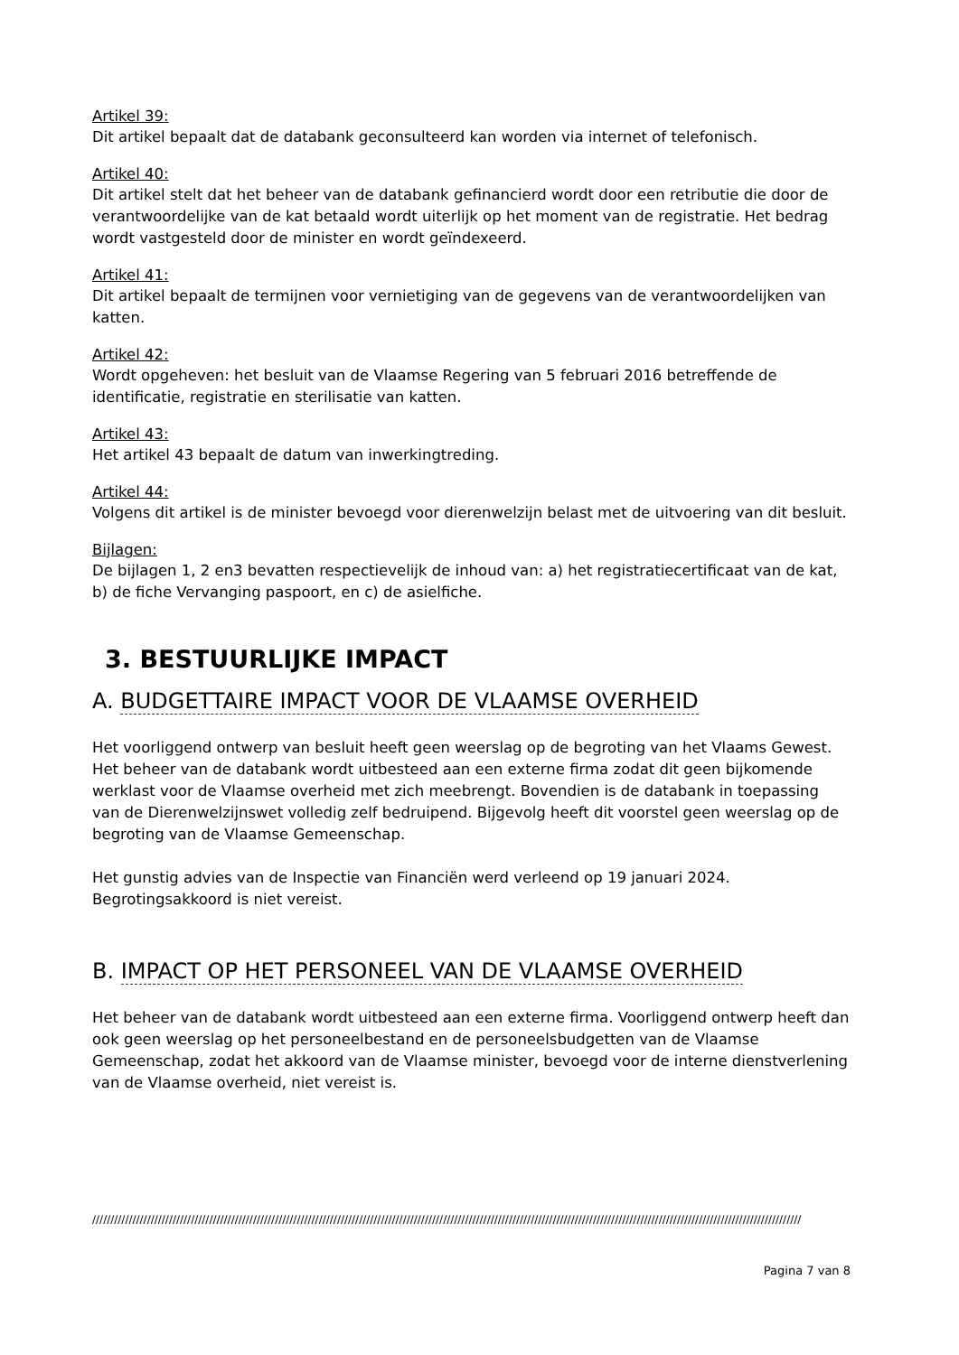Artikel 39:
Dit artikel bepaalt dat de databank geconsulteerd kan worden via internet of telefonisch.
Artikel 40:
Dit artikel stelt dat het beheer van de databank gefinancierd wordt door een retributie die door de verantwoordelijke van de kat betaald wordt uiterlijk op het moment van de registratie. Het bedrag wordt vastgesteld door de minister en wordt geïndexeerd.
Artikel 41:
Dit artikel bepaalt de termijnen voor vernietiging van de gegevens van de verantwoordelijken van katten.
Artikel 42:
Wordt opgeheven: het besluit van de Vlaamse Regering van 5 februari 2016 betreffende de identificatie, registratie en sterilisatie van katten.
Artikel 43:
Het artikel 43 bepaalt de datum van inwerkingtreding.
Artikel 44:
Volgens dit artikel is de minister bevoegd voor dierenwelzijn belast met de uitvoering van dit besluit.
Bijlagen:
De bijlagen 1, 2 en3 bevatten respectievelijk de inhoud van: a) het registratiecertificaat van de kat, b) de fiche Vervanging paspoort, en c) de asielfiche.
3. BESTUURLIJKE IMPACT
A. BUDGETTAIRE IMPACT VOOR DE VLAAMSE OVERHEID
Het voorliggend ontwerp van besluit heeft geen weerslag op de begroting van het Vlaams Gewest. Het beheer van de databank wordt uitbesteed aan een externe firma zodat dit geen bijkomende werklast voor de Vlaamse overheid met zich meebrengt. Bovendien is de databank in toepassing van de Dierenwelzijnswet volledig zelf bedruipend. Bijgevolg heeft dit voorstel geen weerslag op de begroting van de Vlaamse Gemeenschap.
Het gunstig advies van de Inspectie van Financiën werd verleend op 19 januari 2024. Begrotingsakkoord is niet vereist.
B. IMPACT OP HET PERSONEEL VAN DE VLAAMSE OVERHEID
Het beheer van de databank wordt uitbesteed aan een externe firma. Voorliggend ontwerp heeft dan ook geen weerslag op het personeelbestand en de personeelsbudgetten van de Vlaamse Gemeenschap, zodat het akkoord van de Vlaamse minister, bevoegd voor de interne dienstverlening van de Vlaamse overheid, niet vereist is.
//////////////////////////////////////////////////////////////////////////////////////////////////////////////////////////////////////////////////////////////////////////////////////////////////
Pagina 7 van 8